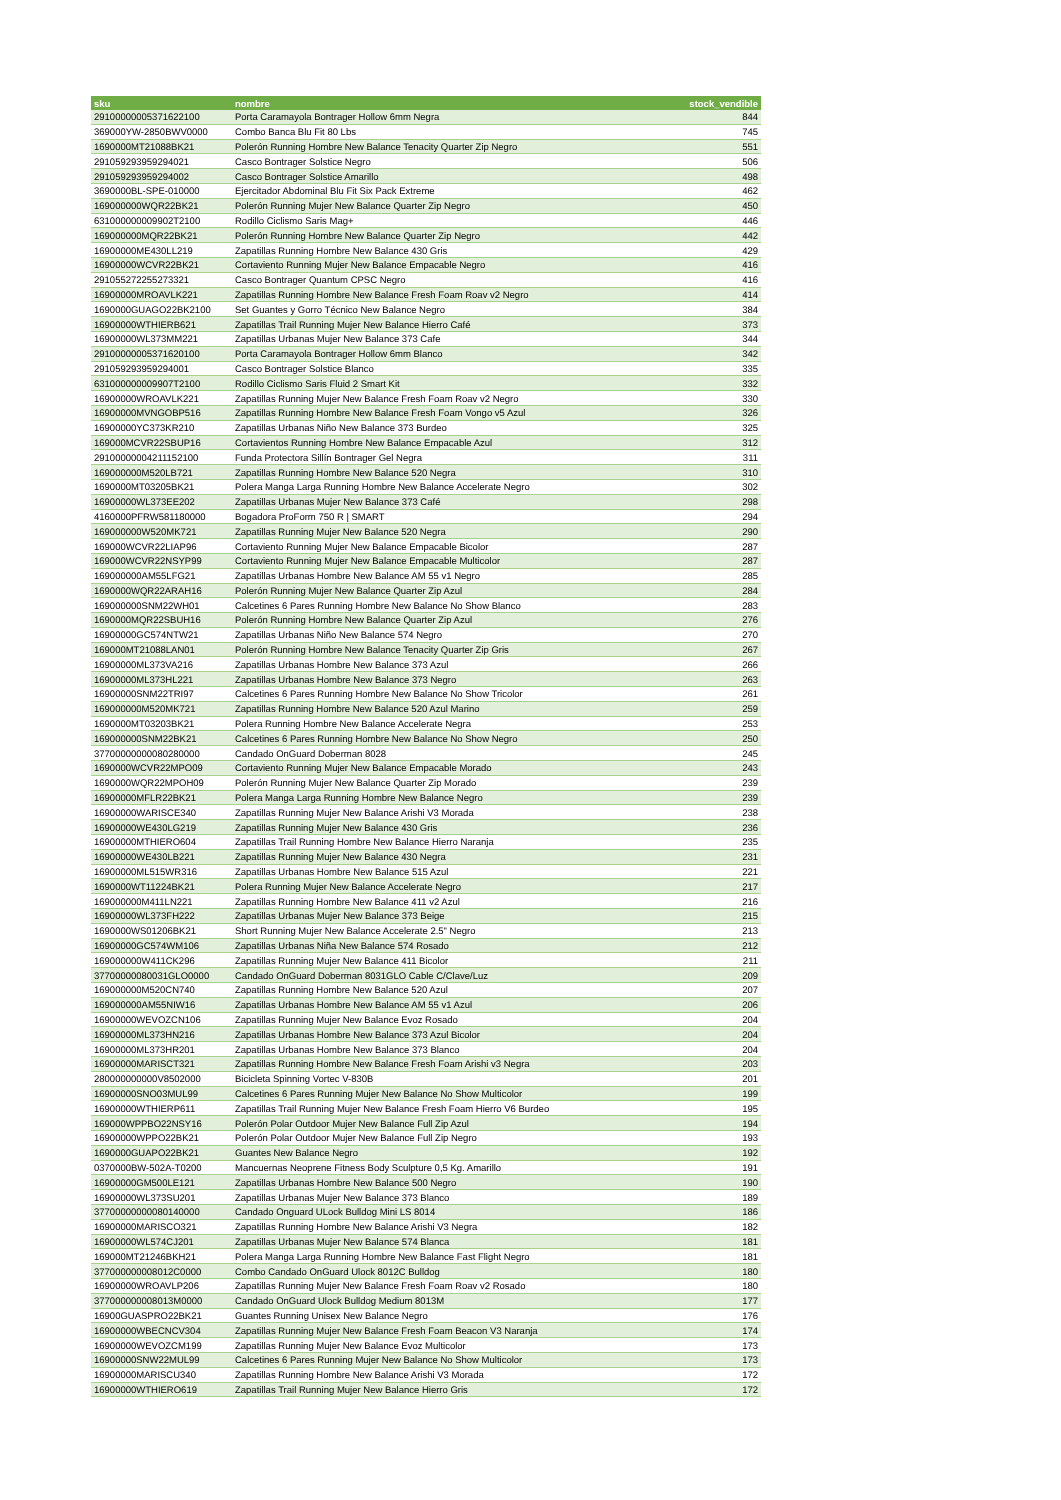| sku | nombre | stock_vendible |
| --- | --- | --- |
| 29100000005371622100 | Porta Caramayola Bontrager Hollow 6mm Negra | 844 |
| 369000YW-2850BWV0000 | Combo Banca Blu Fit 80 Lbs | 745 |
| 1690000MT21088BK21 | Polerón Running Hombre New Balance Tenacity Quarter Zip Negro | 551 |
| 291059293959294021 | Casco Bontrager Solstice Negro | 506 |
| 291059293959294002 | Casco Bontrager Solstice Amarillo | 498 |
| 3690000BL-SPE-010000 | Ejercitador Abdominal Blu Fit Six Pack Extreme | 462 |
| 169000000WQR22BK21 | Polerón Running Mujer New Balance Quarter Zip Negro | 450 |
| 631000000009902T2100 | Rodillo Ciclismo Saris Mag+ | 446 |
| 169000000MQR22BK21 | Polerón Running Hombre New Balance Quarter Zip Negro | 442 |
| 16900000ME430LL219 | Zapatillas Running Hombre New Balance 430 Gris | 429 |
| 16900000WCVR22BK21 | Cortaviento Running Mujer New Balance Empacable Negro | 416 |
| 291055272255273321 | Casco Bontrager Quantum CPSC Negro | 416 |
| 16900000MROAVLK221 | Zapatillas Running Hombre New Balance Fresh Foam Roav v2 Negro | 414 |
| 1690000GUAGO22BK2100 | Set Guantes y Gorro Técnico New Balance Negro | 384 |
| 16900000WTHIERB621 | Zapatillas Trail Running Mujer New Balance Hierro Café | 373 |
| 16900000WL373MM221 | Zapatillas Urbanas Mujer New Balance 373 Cafe | 344 |
| 29100000005371620100 | Porta Caramayola Bontrager Hollow 6mm Blanco | 342 |
| 291059293959294001 | Casco Bontrager Solstice Blanco | 335 |
| 631000000009907T2100 | Rodillo Ciclismo Saris Fluid 2 Smart Kit | 332 |
| 16900000WROAVLK221 | Zapatillas Running Mujer New Balance Fresh Foam Roav v2 Negro | 330 |
| 16900000MVNGOBP516 | Zapatillas Running Hombre New Balance Fresh Foam Vongo v5 Azul | 326 |
| 16900000YC373KR210 | Zapatillas Urbanas Niño New Balance 373 Burdeo | 325 |
| 169000MCVR22SBUP16 | Cortavientos Running Hombre New Balance Empacable Azul | 312 |
| 29100000004211152100 | Funda Protectora Sillín Bontrager Gel Negra | 311 |
| 169000000M520LB721 | Zapatillas Running Hombre New Balance 520 Negra | 310 |
| 1690000MT03205BK21 | Polera Manga Larga Running Hombre New Balance Accelerate Negro | 302 |
| 16900000WL373EE202 | Zapatillas Urbanas Mujer New Balance 373 Café | 298 |
| 4160000PFRW581180000 | Bogadora ProForm 750 R / SMART | 294 |
| 169000000W520MK721 | Zapatillas Running Mujer New Balance 520 Negra | 290 |
| 169000WCVR22LIAP96 | Cortaviento Running Mujer New Balance Empacable Bicolor | 287 |
| 169000WCVR22NSYP99 | Cortaviento Running Mujer New Balance Empacable Multicolor | 287 |
| 169000000AM55LFG21 | Zapatillas Urbanas Hombre New Balance AM 55 v1 Negro | 285 |
| 1690000WQR22ARAH16 | Polerón Running Mujer New Balance Quarter Zip Azul | 284 |
| 169000000SNM22WH01 | Calcetines 6 Pares Running Hombre New Balance No Show Blanco | 283 |
| 1690000MQR22SBUH16 | Polerón Running Hombre New Balance Quarter Zip Azul | 276 |
| 16900000GC574NTW21 | Zapatillas Urbanas Niño New Balance 574 Negro | 270 |
| 169000MT21088LAN01 | Polerón Running Hombre New Balance Tenacity Quarter Zip Gris | 267 |
| 16900000ML373VA216 | Zapatillas Urbanas Hombre New Balance 373 Azul | 266 |
| 16900000ML373HL221 | Zapatillas Urbanas Hombre New Balance 373 Negro | 263 |
| 16900000SNM22TRI97 | Calcetines 6 Pares Running Hombre New Balance No Show Tricolor | 261 |
| 169000000M520MK721 | Zapatillas Running Hombre New Balance 520 Azul Marino | 259 |
| 1690000MT03203BK21 | Polera Running Hombre New Balance Accelerate Negra | 253 |
| 169000000SNM22BK21 | Calcetines 6 Pares Running Hombre New Balance No Show Negro | 250 |
| 37700000000080280000 | Candado OnGuard Doberman 8028 | 245 |
| 1690000WCVR22MPO09 | Cortaviento Running Mujer New Balance Empacable Morado | 243 |
| 1690000WQR22MPOH09 | Polerón Running Mujer New Balance Quarter Zip Morado | 239 |
| 16900000MFLR22BK21 | Polera Manga Larga Running Hombre New Balance Negro | 239 |
| 16900000WARISCE340 | Zapatillas Running Mujer New Balance Arishi V3 Morada | 238 |
| 16900000WE430LG219 | Zapatillas Running Mujer New Balance 430 Gris | 236 |
| 16900000MTHIERO604 | Zapatillas Trail Running Hombre New Balance Hierro Naranja | 235 |
| 16900000WE430LB221 | Zapatillas Running Mujer New Balance 430 Negra | 231 |
| 16900000ML515WR316 | Zapatillas Urbanas Hombre New Balance 515 Azul | 221 |
| 1690000WT11224BK21 | Polera Running Mujer New Balance Accelerate Negro | 217 |
| 169000000M411LN221 | Zapatillas Running Hombre New Balance 411 v2 Azul | 216 |
| 16900000WL373FH222 | Zapatillas Urbanas Mujer New Balance 373 Beige | 215 |
| 1690000WS01206BK21 | Short Running Mujer New Balance Accelerate 2.5" Negro | 213 |
| 16900000GC574WM106 | Zapatillas Urbanas Niña New Balance 574 Rosado | 212 |
| 169000000W411CK296 | Zapatillas Running Mujer New Balance 411 Bicolor | 211 |
| 37700000080031GLO0000 | Candado OnGuard Doberman 8031GLO Cable C/Clave/Luz | 209 |
| 169000000M520CN740 | Zapatillas Running Hombre New Balance 520 Azul | 207 |
| 169000000AM55NIW16 | Zapatillas Urbanas Hombre New Balance AM 55 v1 Azul | 206 |
| 16900000WEVOZCN106 | Zapatillas Running Mujer New Balance Evoz Rosado | 204 |
| 16900000ML373HN216 | Zapatillas Urbanas Hombre New Balance 373 Azul Bicolor | 204 |
| 16900000ML373HR201 | Zapatillas Urbanas Hombre New Balance 373 Blanco | 204 |
| 16900000MARISCT321 | Zapatillas Running Hombre New Balance Fresh Foam Arishi v3 Negra | 203 |
| 280000000000V8502000 | Bicicleta Spinning Vortec V-830B | 201 |
| 16900000SNO03MUL99 | Calcetines 6 Pares Running Mujer New Balance No Show Multicolor | 199 |
| 16900000WTHIERP611 | Zapatillas Trail Running Mujer New Balance Fresh Foam Hierro V6 Burdeo | 195 |
| 169000WPPBO22NSY16 | Polerón Polar Outdoor Mujer New Balance Full Zip Azul | 194 |
| 16900000WPPO22BK21 | Polerón Polar Outdoor Mujer New Balance Full Zip Negro | 193 |
| 1690000GUAPO22BK21 | Guantes New Balance Negro | 192 |
| 0370000BW-502A-T0200 | Mancuernas Neoprene Fitness Body Sculpture 0,5 Kg. Amarillo | 191 |
| 16900000GM500LE121 | Zapatillas Urbanas Hombre New Balance 500 Negro | 190 |
| 16900000WL373SU201 | Zapatillas Urbanas Mujer New Balance 373 Blanco | 189 |
| 37700000000080140000 | Candado Onguard ULock Bulldog Mini LS 8014 | 186 |
| 16900000MARISCO321 | Zapatillas Running Hombre New Balance Arishi V3 Negra | 182 |
| 16900000WL574CJ201 | Zapatillas Urbanas Mujer New Balance 574 Blanca | 181 |
| 169000MT21246BKH21 | Polera Manga Larga Running Hombre New Balance Fast Flight Negro | 181 |
| 377000000008012C0000 | Combo Candado OnGuard Ulock 8012C Bulldog | 180 |
| 16900000WROAVLP206 | Zapatillas Running Mujer New Balance Fresh Foam Roav v2 Rosado | 180 |
| 377000000008013M0000 | Candado OnGuard Ulock Bulldog Medium 8013M | 177 |
| 16900GUASPRO22BK21 | Guantes Running Unisex New Balance Negro | 176 |
| 16900000WBECNCV304 | Zapatillas Running Mujer New Balance Fresh Foam Beacon V3 Naranja | 174 |
| 16900000WEVOZCM199 | Zapatillas Running Mujer New Balance Evoz Multicolor | 173 |
| 16900000SNW22MUL99 | Calcetines 6 Pares Running Mujer New Balance No Show Multicolor | 173 |
| 16900000MARISCU340 | Zapatillas Running Hombre New Balance Arishi V3 Morada | 172 |
| 16900000WTHIERO619 | Zapatillas Trail Running Mujer New Balance Hierro Gris | 172 |